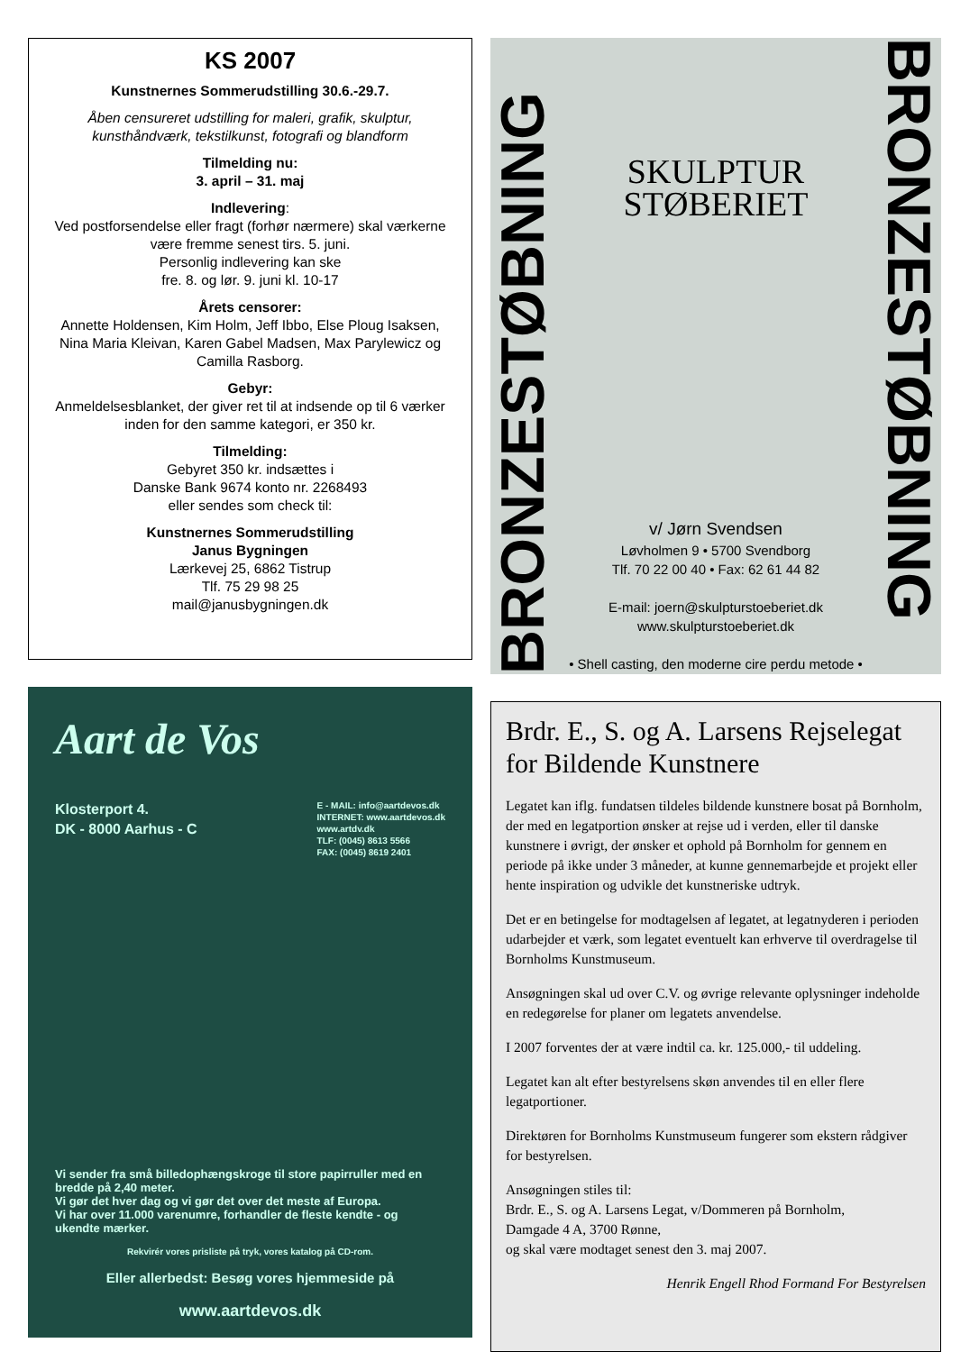KS 2007
Kunstnernes Sommerudstilling 30.6.-29.7.
Åben censureret udstilling for maleri, grafik, skulptur, kunsthåndværk, tekstilkunst, fotografi og blandform
Tilmelding nu:
3. april – 31. maj
Indlevering:
Ved postforsendelse eller fragt (forhør nærmere) skal værkerne være fremme senest tirs. 5. juni.
Personlig indlevering kan ske
fre. 8. og lør. 9. juni kl. 10-17
Årets censorer:
Annette Holdensen, Kim Holm, Jeff Ibbo, Else Ploug Isaksen, Nina Maria Kleivan, Karen Gabel Madsen, Max Parylewicz og Camilla Rasborg.
Gebyr:
Anmeldelsesblanket, der giver ret til at indsende op til 6 værker inden for den samme kategori, er 350 kr.
Tilmelding:
Gebyret 350 kr. indsættes i
Danske Bank 9674 konto nr. 2268493
eller sendes som check til:
Kunstnernes Sommerudstilling
Janus Bygningen
Lærkevej 25, 6862 Tistrup
Tlf. 75 29 98 25
mail@janusbygningen.dk
BRONZESTØBNING
SKULPTUR
STØBERIET
v/ Jørn Svendsen
Løvholmen 9 • 5700 Svendborg
Tlf. 70 22 00 40 • Fax: 62 61 44 82
E-mail: joern@skulpturstoeberiet.dk
www.skulpturstoeberiet.dk
• Shell casting, den moderne cire perdu metode •
BRONZESTØBNING
Aart de Vos
Klosterport 4.
DK - 8000 Aarhus - C
E - MAIL: info@aartdevos.dk
INTERNET: www.aartdevos.dk
www.artdv.dk
TLF: (0045) 8613 5566
FAX: (0045) 8619 2401
Vi sender fra små billedophængskroge til store papirruller med en bredde på 2,40 meter.
Vi gør det hver dag og vi gør det over det meste af Europa.
Vi har over 11.000 varenumre, forhandler de fleste kendte - og ukendte mærker.
Rekvirér vores prisliste på tryk, vores katalog på CD-rom.
Eller allerbedst: Besøg vores hjemmeside på
www.aartdevos.dk
Brdr. E., S. og A. Larsens Rejselegat for Bildende Kunstnere
Legatet kan iflg. fundatsen tildeles bildende kunstnere bosat på Bornholm, der med en legatportion ønsker at rejse ud i verden, eller til danske kunstnere i øvrigt, der ønsker et ophold på Bornholm for gennem en periode på ikke under 3 måneder, at kunne gennemarbejde et projekt eller hente inspiration og udvikle det kunstneriske udtryk.
Det er en betingelse for modtagelsen af legatet, at legatnyderen i perioden udarbejder et værk, som legatet eventuelt kan erhverve til overdragelse til Bornholms Kunstmuseum.
Ansøgningen skal ud over C.V. og øvrige relevante oplysninger indeholde en redegørelse for planer om legatets anvendelse.
I 2007 forventes der at være indtil ca. kr. 125.000,- til uddeling.
Legatet kan alt efter bestyrelsens skøn anvendes til en eller flere legatportioner.
Direktøren for Bornholms Kunstmuseum fungerer som ekstern rådgiver for bestyrelsen.
Ansøgningen stiles til:
Brdr. E., S. og A. Larsens Legat, v/Dommeren på Bornholm,
Damgade 4 A, 3700 Rønne,
og skal være modtaget senest den 3. maj 2007.
Henrik Engell Rhod Formand For Bestyrelsen